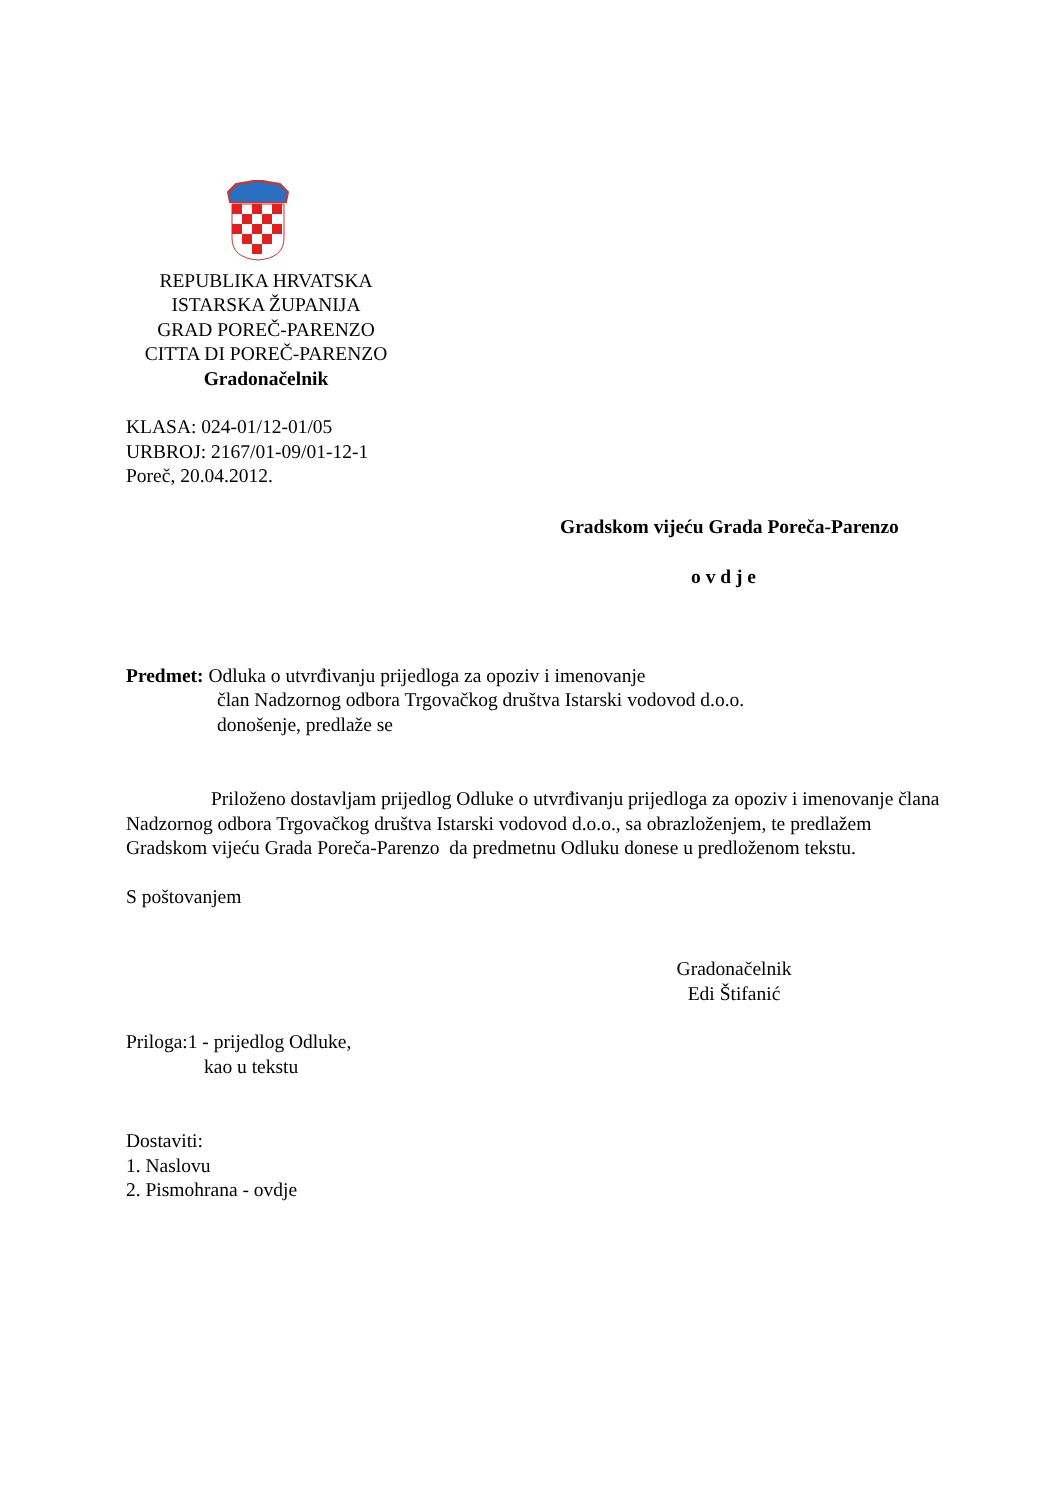REPUBLIKA HRVATSKA
ISTARSKA ŽUPANIJA
GRAD POREČ-PARENZO
CITTA DI POREČ-PARENZO
Gradonačelnik
KLASA: 024-01/12-01/05
URBROJ: 2167/01-09/01-12-1
Poreč, 20.04.2012.
Gradskom vijeću Grada Poreča-Parenzo
o v d j e
Predmet: Odluka o utvrđivanju prijedloga za opoziv i imenovanje
član Nadzornog odbora Trgovačkog društva Istarski vodovod d.o.o.
donošenje, predlaže se
Priloženo dostavljam prijedlog Odluke o utvrđivanju prijedloga za opoziv i imenovanje člana Nadzornog odbora Trgovačkog društva Istarski vodovod d.o.o., sa obrazloženjem, te predlažem Gradskom vijeću Grada Poreča-Parenzo da predmetnu Odluku donese u predloženom tekstu.
S poštovanjem
Gradonačelnik
Edi Štifanić
Priloga:1 - prijedlog Odluke,
kao u tekstu
Dostaviti:
1. Naslovu
2. Pismohrana - ovdje